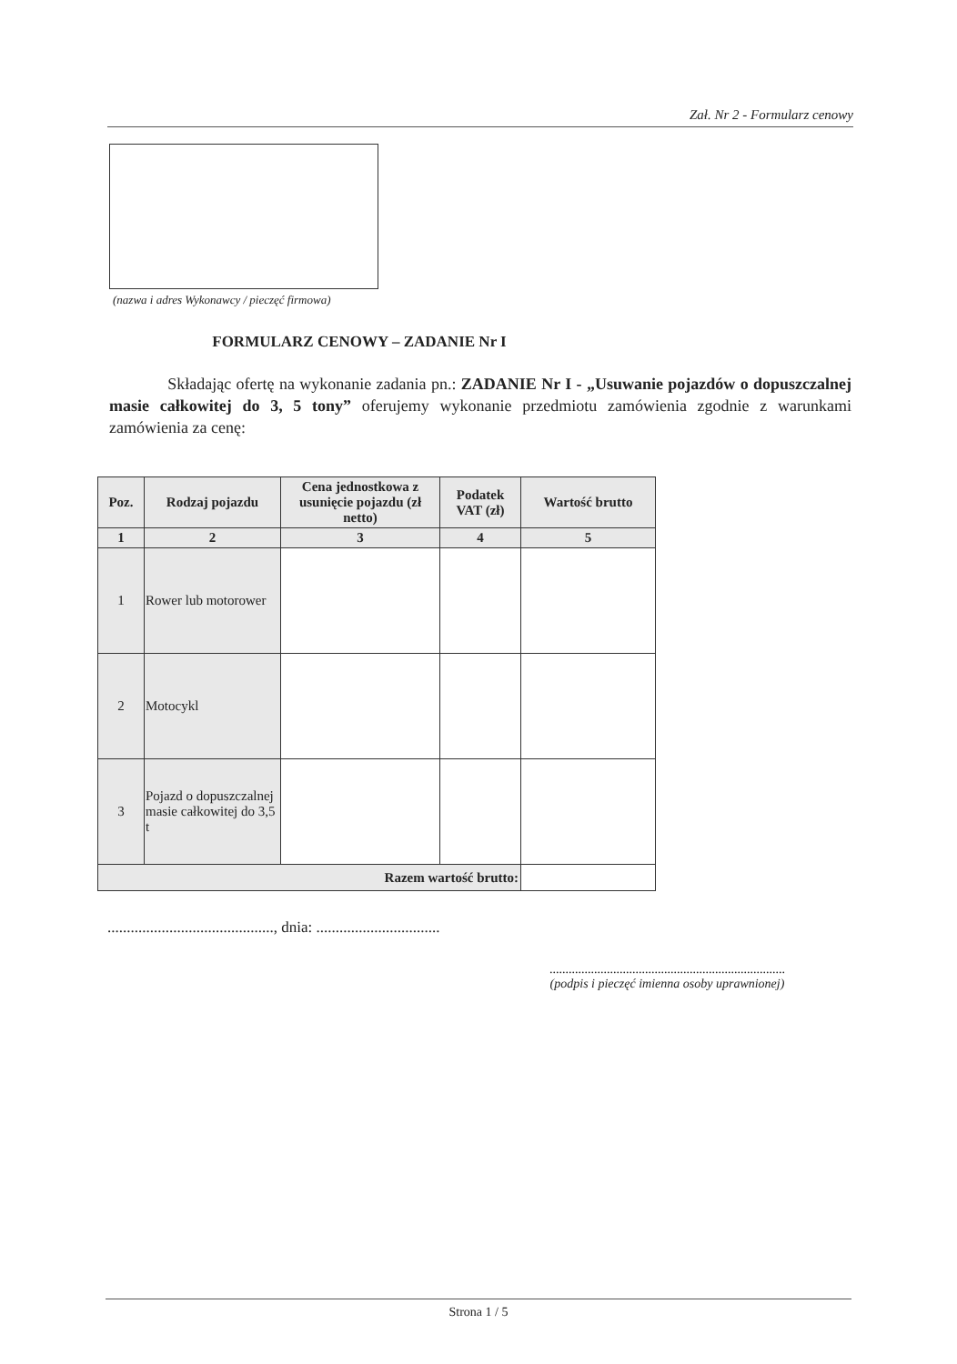Zał. Nr 2 - Formularz cenowy
(nazwa i adres Wykonawcy / pieczęć firmowa)
FORMULARZ CENOWY – ZADANIE Nr I
Składając ofertę na wykonanie zadania pn.: ZADANIE Nr I - „Usuwanie pojazdów o dopuszczalnej masie całkowitej do 3, 5 tony” oferujemy wykonanie przedmiotu zamówienia zgodnie z warunkami zamówienia za cenę:
| Poz. | Rodzaj pojazdu | Cena jednostkowa z usunięcie pojazdu (zł netto) | Podatek VAT (zł) | Wartość brutto |
| --- | --- | --- | --- | --- |
| 1 | 2 | 3 | 4 | 5 |
| 1 | Rower lub motorower | | | |
| 2 | Motocykl | | | |
| 3 | Pojazd o dopuszczalnej masie całkowitej do 3,5 t | | | |
| Razem wartość brutto: | | | | |
..........................................., dnia: ................................
..........................................................................
(podpis i pieczęć imienna osoby uprawnionej)
Strona 1 / 5